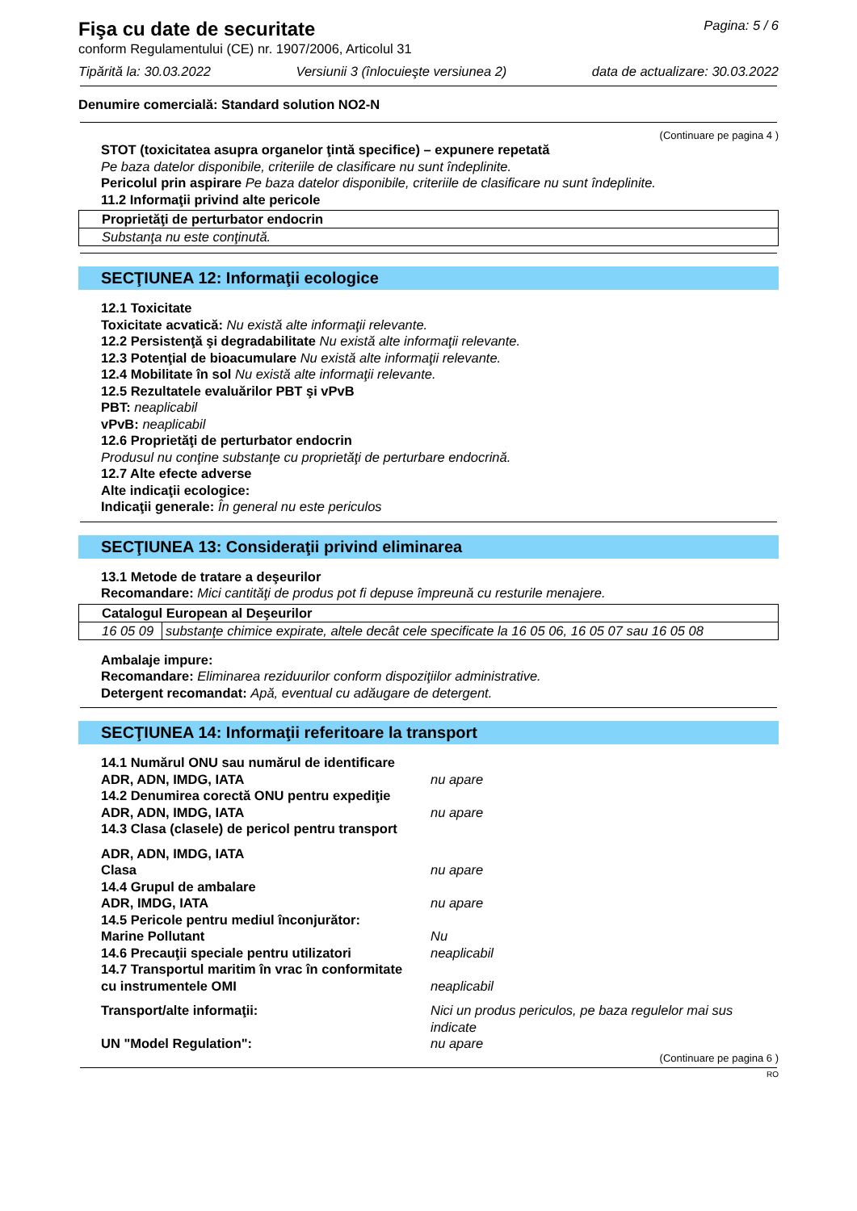Fişa cu date de securitate
Pagina: 5 / 6
conform Regulamentului (CE) nr. 1907/2006, Articolul 31
Tipărită la: 30.03.2022 Versiunii 3 (înlocuieşte versiunea 2) data de actualizare: 30.03.2022
Denumire comercială: Standard solution NO2-N
(Continuare pe pagina 4 )
STOT (toxicitatea asupra organelor ţintă specifice) – expunere repetată
Pe baza datelor disponibile, criteriile de clasificare nu sunt îndeplinite.
Pericolul prin aspirare Pe baza datelor disponibile, criteriile de clasificare nu sunt îndeplinite.
11.2 Informaţii privind alte pericole
| Proprietăţi de perturbator endocrin |
| Substanţa nu este conţinută. |
SECŢIUNEA 12: Informaţii ecologice
12.1 Toxicitate
Toxicitate acvatică: Nu există alte informaţii relevante.
12.2 Persistenţă şi degradabilitate Nu există alte informaţii relevante.
12.3 Potenţial de bioacumulare Nu există alte informaţii relevante.
12.4 Mobilitate în sol Nu există alte informaţii relevante.
12.5 Rezultatele evaluărilor PBT şi vPvB
PBT: neaplicabil
vPvB: neaplicabil
12.6 Proprietăţi de perturbator endocrin
Produsul nu conţine substanţe cu proprietăţi de perturbare endocrină.
12.7 Alte efecte adverse
Alte indicaţii ecologice:
Indicaţii generale: În general nu este periculos
SECŢIUNEA 13: Consideraţii privind eliminarea
13.1 Metode de tratare a deşeurilor
Recomandare: Mici cantităţi de produs pot fi depuse împreună cu resturile menajere.
| Catalogul European al Deşeurilor | |
| 16 05 09 | substanţe chimice expirate, altele decât cele specificate la 16 05 06, 16 05 07 sau 16 05 08 |
Ambalaje impure:
Recomandare: Eliminarea reziduurilor conform dispoziţiilor administrative.
Detergent recomandat: Apă, eventual cu adăugare de detergent.
SECŢIUNEA 14: Informaţii referitoare la transport
14.1 Numărul ONU sau numărul de identificare
ADR, ADN, IMDG, IATA nu apare
14.2 Denumirea corectă ONU pentru expediţie
ADR, ADN, IMDG, IATA nu apare
14.3 Clasa (clasele) de pericol pentru transport
ADR, ADN, IMDG, IATA
Clasa nu apare
14.4 Grupul de ambalare
ADR, IMDG, IATA nu apare
14.5 Pericole pentru mediul înconjurător:
Marine Pollutant Nu
14.6 Precauţii speciale pentru utilizatori neaplicabil
14.7 Transportul maritim în vrac în conformitate
cu instrumentele OMI neaplicabil
Transport/alte informaţii: Nici un produs periculos, pe baza regulelor mai sus indicate
UN "Model Regulation": nu apare
(Continuare pe pagina 6 )
RO